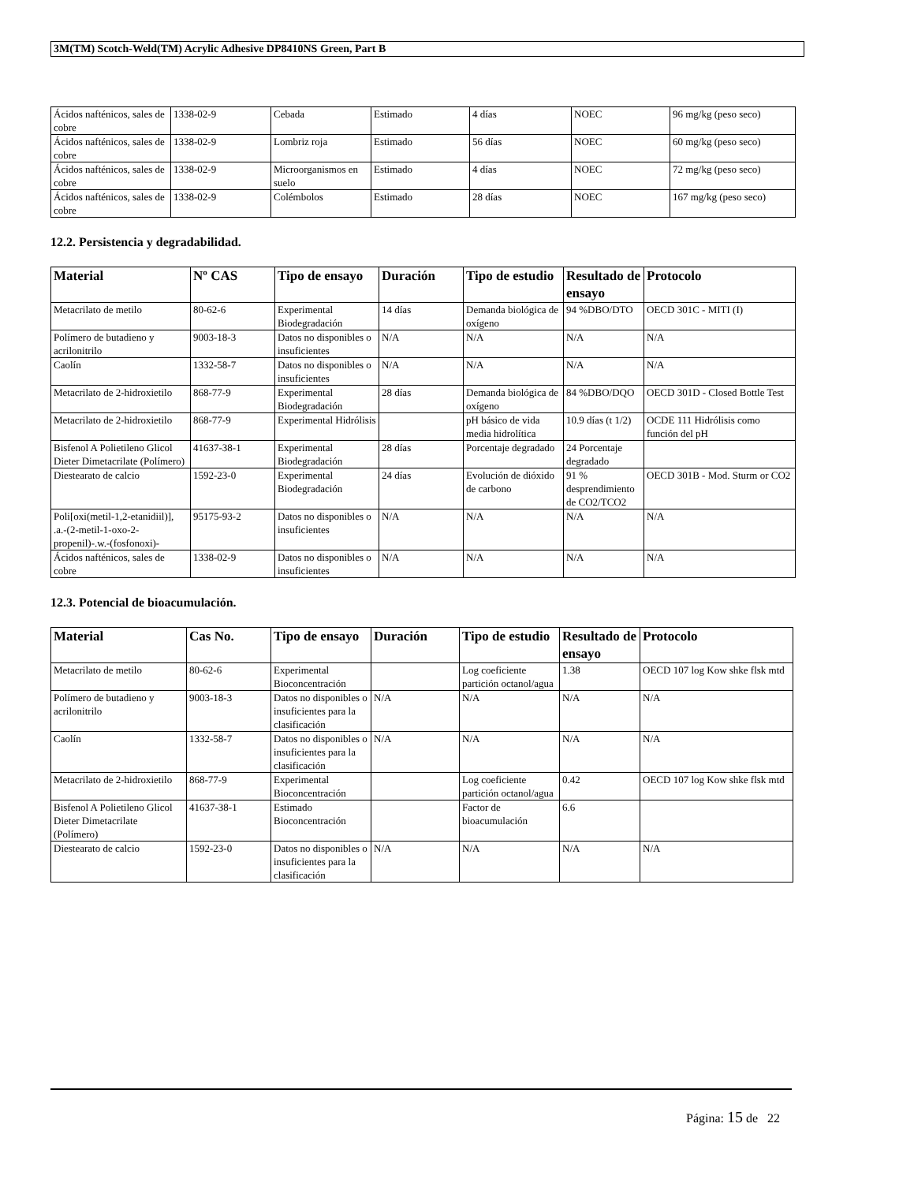3M(TM) Scotch-Weld(TM) Acrylic Adhesive DP8410NS Green, Part B
| Ácidos nafténicos, sales de cobre | 1338-02-9 | Cebada | Estimado | 4 días | NOEC | 96 mg/kg (peso seco) |
| Ácidos nafténicos, sales de cobre | 1338-02-9 | Lombriz roja | Estimado | 56 días | NOEC | 60 mg/kg (peso seco) |
| Ácidos nafténicos, sales de cobre | 1338-02-9 | Microorganismos en suelo | Estimado | 4 días | NOEC | 72 mg/kg (peso seco) |
| Ácidos nafténicos, sales de cobre | 1338-02-9 | Colémbolos | Estimado | 28 días | NOEC | 167 mg/kg (peso seco) |
12.2. Persistencia y degradabilidad.
| Material | Nº CAS | Tipo de ensayo | Duración | Tipo de estudio | Resultado de ensayo | Protocolo |
| --- | --- | --- | --- | --- | --- | --- |
| Metacrilato de metilo | 80-62-6 | Experimental Biodegradación | 14 días | Demanda biológica de oxígeno | 94 %DBO/DTO | OECD 301C - MITI (I) |
| Polímero de butadieno y acrilonitrilo | 9003-18-3 | Datos no disponibles o insuficientes | N/A | N/A | N/A | N/A |
| Caolín | 1332-58-7 | Datos no disponibles o insuficientes | N/A | N/A | N/A | N/A |
| Metacrilato de 2-hidroxietilo | 868-77-9 | Experimental Biodegradación | 28 días | Demanda biológica de oxígeno | 84 %DBO/DQO | OECD 301D - Closed Bottle Test |
| Metacrilato de 2-hidroxietilo | 868-77-9 | Experimental Hidrólisis | | pH básico de vida media hidrolítica | 10.9 días (t 1/2) | OCDE 111 Hidrólisis como función del pH |
| Bisfenol A Polietileno Glicol Dieter Dimetacrilate (Polímero) | 41637-38-1 | Experimental Biodegradación | 28 días | Porcentaje degradado | 24 Porcentaje degradado | |
| Diestearato de calcio | 1592-23-0 | Experimental Biodegradación | 24 días | Evolución de dióxido de carbono | 91 % desprendimiento de CO2/TCO2 | OECD 301B - Mod. Sturm or CO2 |
| Poli[oxi(metil-1,2-etanidiil)], .a.-(2-metil-1-oxo-2-propenil)-.w.-(fosfonoxi)- | 95175-93-2 | Datos no disponibles o insuficientes | N/A | N/A | N/A | N/A |
| Ácidos nafténicos, sales de cobre | 1338-02-9 | Datos no disponibles o insuficientes | N/A | N/A | N/A | N/A |
12.3. Potencial de bioacumulación.
| Material | Cas No. | Tipo de ensayo | Duración | Tipo de estudio | Resultado de ensayo | Protocolo |
| --- | --- | --- | --- | --- | --- | --- |
| Metacrilato de metilo | 80-62-6 | Experimental Bioconcentración | | Log coeficiente partición octanol/agua | 1.38 | OECD 107 log Kow shke flsk mtd |
| Polímero de butadieno y acrilonitrilo | 9003-18-3 | Datos no disponibles o insuficientes para la clasificación | N/A | N/A | N/A | N/A |
| Caolín | 1332-58-7 | Datos no disponibles o insuficientes para la clasificación | N/A | N/A | N/A | N/A |
| Metacrilato de 2-hidroxietilo | 868-77-9 | Experimental Bioconcentración | | Log coeficiente partición octanol/agua | 0.42 | OECD 107 log Kow shke flsk mtd |
| Bisfenol A Polietileno Glicol Dieter Dimetacrilate (Polímero) | 41637-38-1 | Estimado Bioconcentración | | Factor de bioacumulación | 6.6 | |
| Diestearato de calcio | 1592-23-0 | Datos no disponibles o insuficientes para la clasificación | N/A | N/A | N/A | N/A |
Página: 15 de 22